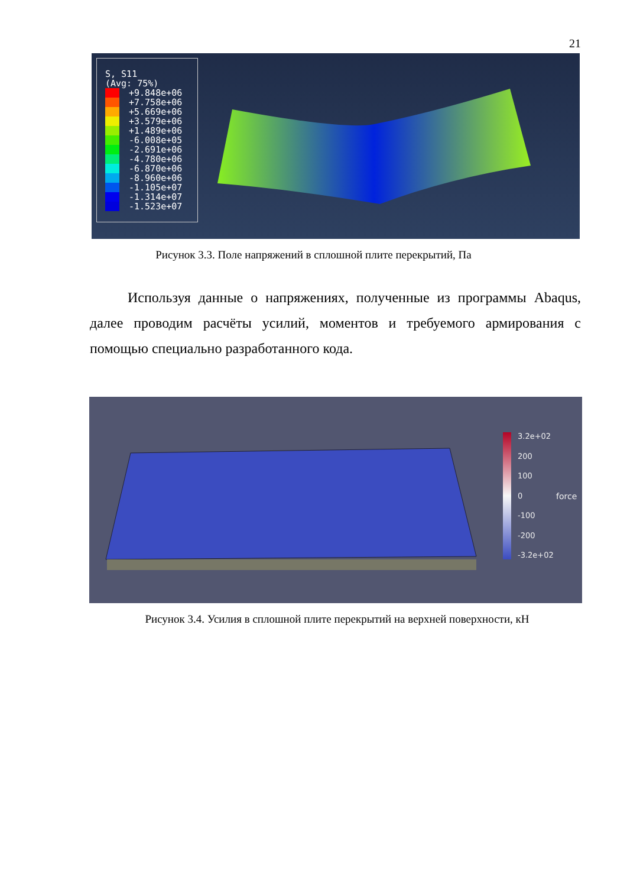21
S, S11
(Avg: 75%)
+9.848e+06
+7.758e+06
+5.669e+06
+3.579e+06
+1.489e+06
-6.008e+05
-2.691e+06
-4.780e+06
-6.870e+06
-8.960e+06
-1.105e+07
-1.314e+07
-1.523e+07
Рисунок 3.3. Поле напряжений в сплошной плите перекрытий, Па
Используя данные о напряжениях, полученные из программы Abaqus, далее проводим расчёты усилий, моментов и требуемого армирования с помощью специально разработанного кода.
3.2e+02
200
100
0
-100
-200
-3.2e+02
force
Рисунок 3.4. Усилия в сплошной плите перекрытий на верхней поверхности, кН